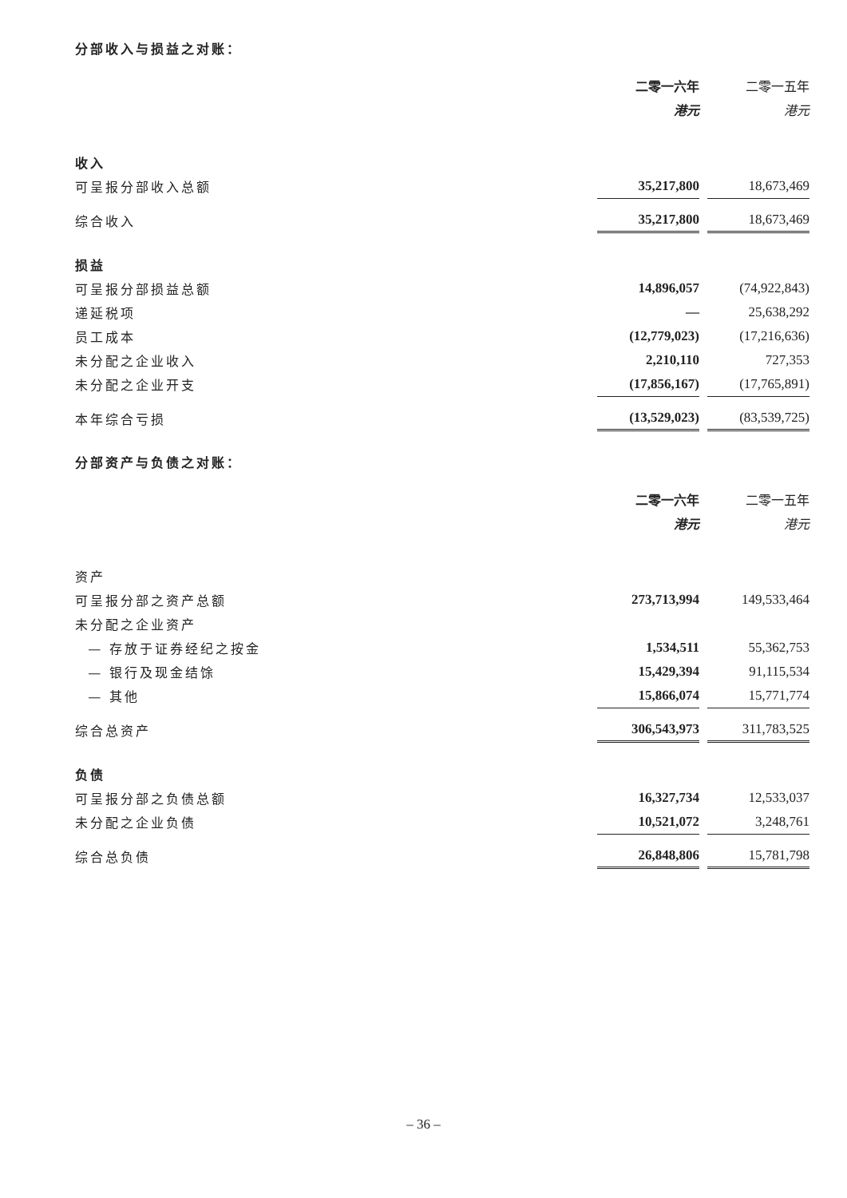分部收入与损益之对账：
| | 二零一六年 | | 二零一五年 |
| | 港元 | | 港元 |
| 收入 | | | |
| 可呈报分部收入总额 | 35,217,800 | | 18,673,469 |
| 综合收入 | 35,217,800 | | 18,673,469 |
| 损益 | | | |
| 可呈报分部损益总额 | 14,896,057 | | (74,922,843) |
| 递延税项 | — | | 25,638,292 |
| 员工成本 | (12,779,023) | | (17,216,636) |
| 未分配之企业收入 | 2,210,110 | | 727,353 |
| 未分配之企业开支 | (17,856,167) | | (17,765,891) |
| 本年综合亏损 | (13,529,023) | | (83,539,725) |
分部资产与负债之对账：
| | 二零一六年 | | 二零一五年 |
| | 港元 | | 港元 |
| 资产 | | | |
| 可呈报分部之资产总额 | 273,713,994 | | 149,533,464 |
| 未分配之企业资产 | | | |
| — 存放于证券经纪之按金 | 1,534,511 | | 55,362,753 |
| — 银行及现金结馀 | 15,429,394 | | 91,115,534 |
| — 其他 | 15,866,074 | | 15,771,774 |
| 综合总资产 | 306,543,973 | | 311,783,525 |
| 负债 | | | |
| 可呈报分部之负债总额 | 16,327,734 | | 12,533,037 |
| 未分配之企业负债 | 10,521,072 | | 3,248,761 |
| 综合总负债 | 26,848,806 | | 15,781,798 |
– 36 –